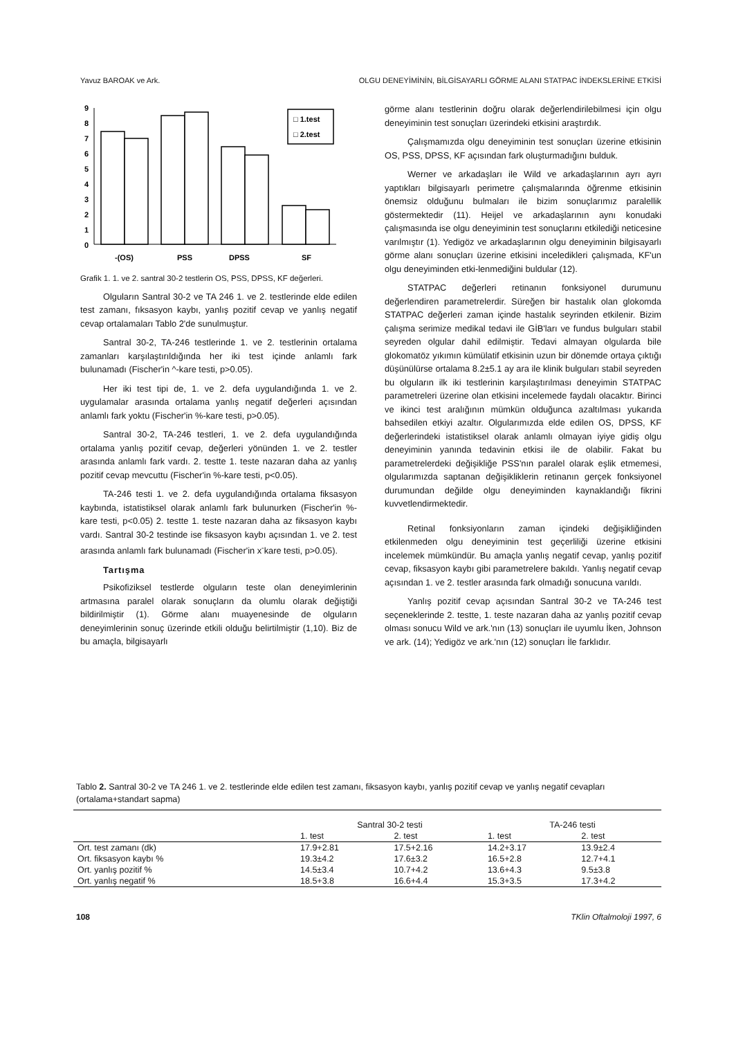Yavuz BAROAK ve Ark. OLGU DENEYİMİNİN, BİLGİSAYARLI GÖRME ALANI STATPAC İNDEKSLERİNE ETKİSİ
9
8
7
6
5
4
3
2
1
0
□ 1.test
□ 2.test
-(OS)
PSS
DPSS
SF
Grafik 1. 1. ve 2. santral 30-2 testlerin OS, PSS, DPSS, KF değerleri.
Olguların Santral 30-2 ve TA 246 1. ve 2. testlerinde elde edilen test zamanı, fıksasyon kaybı, yanlış pozitif cevap ve yanlış negatif cevap ortalamaları Tablo 2'de sunulmuştur.
Santral 30-2, TA-246 testlerinde 1. ve 2. testlerinin ortalama zamanları karşılaştırıldığında her iki test içinde anlamlı fark bulunamadı (Fischer'in ^-kare testi, p>0.05).
Her iki test tipi de, 1. ve 2. defa uygulandığında 1. ve 2. uygulamalar arasında ortalama yanlış negatif değerleri açısından anlamlı fark yoktu (Fischer'in %-kare testi, p>0.05).
Santral 30-2, TA-246 testleri, 1. ve 2. defa uygulandığında ortalama yanlış pozitif cevap, değerleri yönünden 1. ve 2. testler arasında anlamlı fark vardı. 2. testte 1. teste nazaran daha az yanlış pozitif cevap mevcuttu (Fischer'in %-kare testi, p<0.05).
TA-246 testi 1. ve 2. defa uygulandığında ortalama fiksasyon kaybında, istatistiksel olarak anlamlı fark bulunurken (Fischer'in %-kare testi, p<0.05) 2. testte 1. teste nazaran daha az fiksasyon kaybı vardı. Santral 30-2 testinde ise fiksasyon kaybı açısından 1. ve 2. test arasında anlamlı fark bulunamadı (Fischer'in x<sup>-</sup>kare testi, p>0.05).
Tartışma
Psikofiziksel testlerde olguların teste olan deneyimlerinin artmasına paralel olarak sonuçların da olumlu olarak değiştiği bildirilmiştir (1). Görme alanı muayenesinde de olguların deneyimlerinin sonuç üzerinde etkili olduğu belirtilmiştir (1,10). Biz de bu amaçla, bilgisayarlı
görme alanı testlerinin doğru olarak değerlendirilebilmesi için olgu deneyiminin test sonuçları üzerindeki etkisini araştırdık.
Çalışmamızda olgu deneyiminin test sonuçları üzerine etkisinin OS, PSS, DPSS, KF açısından fark oluşturmadığını bulduk.
Werner ve arkadaşları ile Wild ve arkadaşlarının ayrı ayrı yaptıkları bilgisayarlı perimetre çalışmalarında öğrenme etkisinin önemsiz olduğunu bulmaları ile bizim sonuçlarımız paralellik göstermektedir (11). Heijel ve arkadaşlarının aynı konudaki çalışmasında ise olgu deneyiminin test sonuçlarını etkilediği neticesine varılmıştır (1). Yedigöz ve arkadaşlarının olgu deneyiminin bilgisayarlı görme alanı sonuçları üzerine etkisini inceledikleri çalışmada, KF'un olgu deneyiminden etki-lenmediğini buldular (12).
STATPAC değerleri retinanın fonksiyonel durumunu değerlendiren parametrelerdir. Süreğen bir hastalık olan glokomda STATPAC değerleri zaman içinde hastalık seyrinden etkilenir. Bizim çalışma serimize medikal tedavi ile GİB'ları ve fundus bulguları stabil seyreden olgular dahil edilmiştir. Tedavi almayan olgularda bile glokomatöz yıkımın kümülatif etkisinin uzun bir dönemde ortaya çıktığı düşünülürse ortalama 8.2±5.1 ay ara ile klinik bulguları stabil seyreden bu olguların ilk iki testlerinin karşılaştırılması deneyimin STATPAC parametreleri üzerine olan etkisini incelemede faydalı olacaktır. Birinci ve ikinci test aralığının mümkün olduğunca azaltılması yukarıda bahsedilen etkiyi azaltır. Olgularımızda elde edilen OS, DPSS, KF değerlerindeki istatistiksel olarak anlamlı olmayan iyiye gidiş olgu deneyiminin yanında tedavinin etkisi ile de olabilir. Fakat bu parametrelerdeki değişikliğe PSS'nın paralel olarak eşlik etmemesi, olgularımızda saptanan değişikliklerin retinanın gerçek fonksiyonel durumundan değilde olgu deneyiminden kaynaklandığı fikrini kuvvetlendirmektedir.
Retinal fonksiyonların zaman içindeki değişikliğinden etkilenmeden olgu deneyiminin test geçerliliği üzerine etkisini incelemek mümkündür. Bu amaçla yanlış negatif cevap, yanlış pozitif cevap, fiksasyon kaybı gibi parametrelere bakıldı. Yanlış negatif cevap açısından 1. ve 2. testler arasında fark olmadığı sonucuna varıldı.
Yanlış pozitif cevap açısından Santral 30-2 ve TA-246 test seçeneklerinde 2. testte, 1. teste nazaran daha az yanlış pozitif cevap olması sonucu Wild ve ark.'nın (13) sonuçları ile uyumlu İken, Johnson ve ark. (14); Yedigöz ve ark.'nın (12) sonuçları İle farklıdır.
Tablo 2. Santral 30-2 ve TA 246 1. ve 2. testlerinde elde edilen test zamanı, fiksasyon kaybı, yanlış pozitif cevap ve yanlış negatif cevapları (ortalama+standart sapma)
| | Santral 30-2 testi | | TA-246 testi | |
| --- | --- | --- | --- | --- |
| | 1. test | 2. test | 1. test | 2. test |
| Ort. test zamanı (dk) | 17.9+2.81 | 17.5+2.16 | 14.2+3.17 | 13.9±2.4 |
| Ort. fiksasyon kaybı % | 19.3±4.2 | 17.6±3.2 | 16.5+2.8 | 12.7+4.1 |
| Ort. yanlış pozitif % | 14.5±3.4 | 10.7+4.2 | 13.6+4.3 | 9.5±3.8 |
| Ort. yanlış negatif % | 18.5+3.8 | 16.6+4.4 | 15.3+3.5 | 17.3+4.2 |
108 TKlin Oftalmoloji 1997, 6